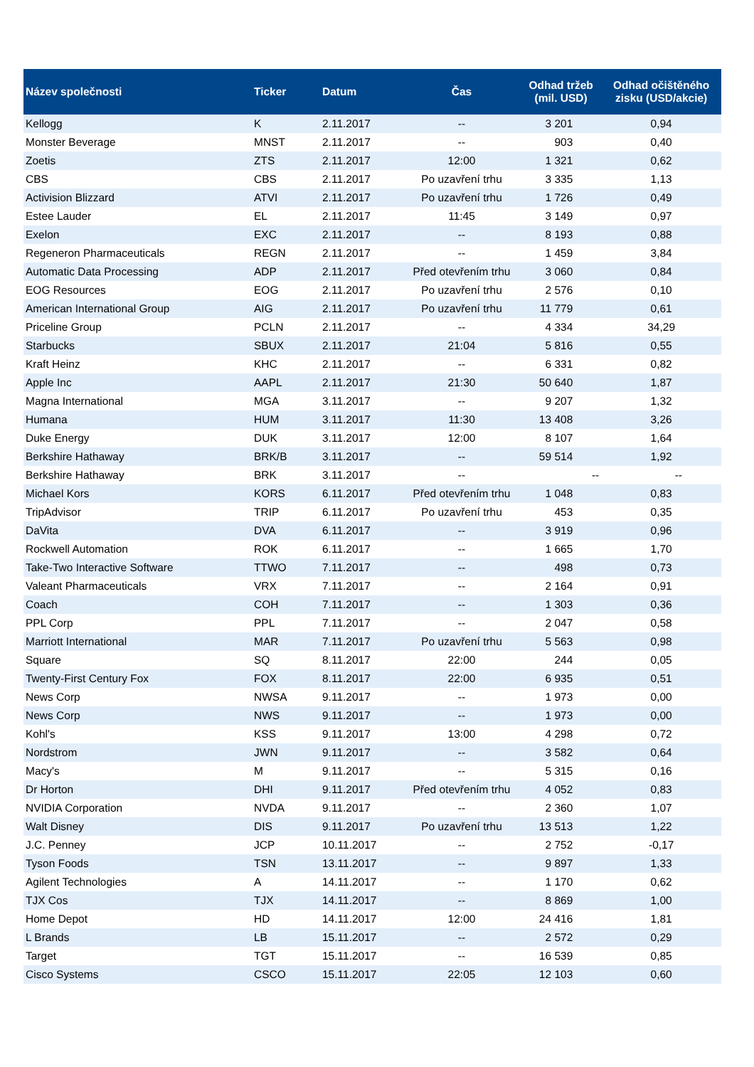| Název společnosti | Ticker | Datum | Čas | Odhad tržeb (mil. USD) | Odhad očištěného zisku (USD/akcie) |
| --- | --- | --- | --- | --- | --- |
| Kellogg | K | 2.11.2017 | -- | 3 201 | 0,94 |
| Monster Beverage | MNST | 2.11.2017 | -- | 903 | 0,40 |
| Zoetis | ZTS | 2.11.2017 | 12:00 | 1 321 | 0,62 |
| CBS | CBS | 2.11.2017 | Po uzavření trhu | 3 335 | 1,13 |
| Activision Blizzard | ATVI | 2.11.2017 | Po uzavření trhu | 1 726 | 0,49 |
| Estee Lauder | EL | 2.11.2017 | 11:45 | 3 149 | 0,97 |
| Exelon | EXC | 2.11.2017 | -- | 8 193 | 0,88 |
| Regeneron Pharmaceuticals | REGN | 2.11.2017 | -- | 1 459 | 3,84 |
| Automatic Data Processing | ADP | 2.11.2017 | Před otevřením trhu | 3 060 | 0,84 |
| EOG Resources | EOG | 2.11.2017 | Po uzavření trhu | 2 576 | 0,10 |
| American International Group | AIG | 2.11.2017 | Po uzavření trhu | 11 779 | 0,61 |
| Priceline Group | PCLN | 2.11.2017 | -- | 4 334 | 34,29 |
| Starbucks | SBUX | 2.11.2017 | 21:04 | 5 816 | 0,55 |
| Kraft Heinz | KHC | 2.11.2017 | -- | 6 331 | 0,82 |
| Apple Inc | AAPL | 2.11.2017 | 21:30 | 50 640 | 1,87 |
| Magna International | MGA | 3.11.2017 | -- | 9 207 | 1,32 |
| Humana | HUM | 3.11.2017 | 11:30 | 13 408 | 3,26 |
| Duke Energy | DUK | 3.11.2017 | 12:00 | 8 107 | 1,64 |
| Berkshire Hathaway | BRK/B | 3.11.2017 | -- | 59 514 | 1,92 |
| Berkshire Hathaway | BRK | 3.11.2017 | -- | -- | -- |
| Michael Kors | KORS | 6.11.2017 | Před otevřením trhu | 1 048 | 0,83 |
| TripAdvisor | TRIP | 6.11.2017 | Po uzavření trhu | 453 | 0,35 |
| DaVita | DVA | 6.11.2017 | -- | 3 919 | 0,96 |
| Rockwell Automation | ROK | 6.11.2017 | -- | 1 665 | 1,70 |
| Take-Two Interactive Software | TTWO | 7.11.2017 | -- | 498 | 0,73 |
| Valeant Pharmaceuticals | VRX | 7.11.2017 | -- | 2 164 | 0,91 |
| Coach | COH | 7.11.2017 | -- | 1 303 | 0,36 |
| PPL Corp | PPL | 7.11.2017 | -- | 2 047 | 0,58 |
| Marriott International | MAR | 7.11.2017 | Po uzavření trhu | 5 563 | 0,98 |
| Square | SQ | 8.11.2017 | 22:00 | 244 | 0,05 |
| Twenty-First Century Fox | FOX | 8.11.2017 | 22:00 | 6 935 | 0,51 |
| News Corp | NWSA | 9.11.2017 | -- | 1 973 | 0,00 |
| News Corp | NWS | 9.11.2017 | -- | 1 973 | 0,00 |
| Kohl's | KSS | 9.11.2017 | 13:00 | 4 298 | 0,72 |
| Nordstrom | JWN | 9.11.2017 | -- | 3 582 | 0,64 |
| Macy's | M | 9.11.2017 | -- | 5 315 | 0,16 |
| Dr Horton | DHI | 9.11.2017 | Před otevřením trhu | 4 052 | 0,83 |
| NVIDIA Corporation | NVDA | 9.11.2017 | -- | 2 360 | 1,07 |
| Walt Disney | DIS | 9.11.2017 | Po uzavření trhu | 13 513 | 1,22 |
| J.C. Penney | JCP | 10.11.2017 | -- | 2 752 | -0,17 |
| Tyson Foods | TSN | 13.11.2017 | -- | 9 897 | 1,33 |
| Agilent Technologies | A | 14.11.2017 | -- | 1 170 | 0,62 |
| TJX Cos | TJX | 14.11.2017 | -- | 8 869 | 1,00 |
| Home Depot | HD | 14.11.2017 | 12:00 | 24 416 | 1,81 |
| L Brands | LB | 15.11.2017 | -- | 2 572 | 0,29 |
| Target | TGT | 15.11.2017 | -- | 16 539 | 0,85 |
| Cisco Systems | CSCO | 15.11.2017 | 22:05 | 12 103 | 0,60 |